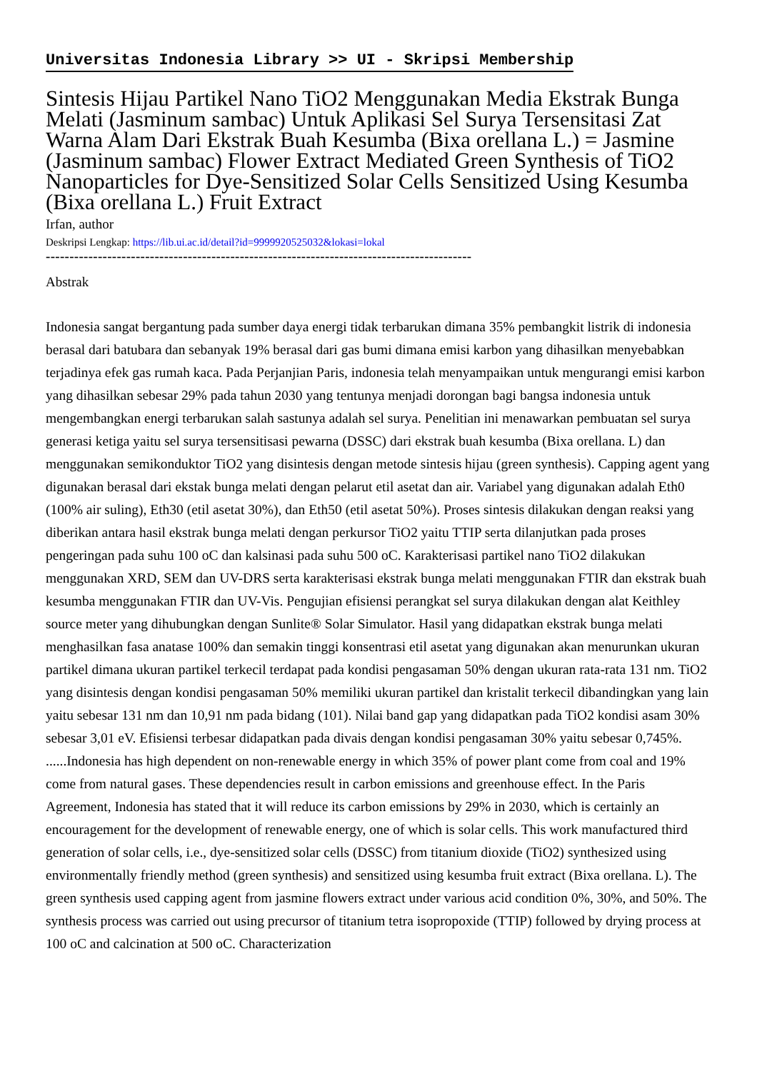Universitas Indonesia Library >> UI - Skripsi Membership
Sintesis Hijau Partikel Nano TiO2 Menggunakan Media Ekstrak Bunga Melati (Jasminum sambac) Untuk Aplikasi Sel Surya Tersensitasi Zat Warna Alam Dari Ekstrak Buah Kesumba (Bixa orellana L.) = Jasmine (Jasminum sambac) Flower Extract Mediated Green Synthesis of TiO2 Nanoparticles for Dye-Sensitized Solar Cells Sensitized Using Kesumba (Bixa orellana L.) Fruit Extract
Irfan, author
Deskripsi Lengkap: https://lib.ui.ac.id/detail?id=9999920525032&lokasi=lokal
------------------------------------------------------------------------------------------
Abstrak
Indonesia sangat bergantung pada sumber daya energi tidak terbarukan dimana 35% pembangkit listrik di indonesia berasal dari batubara dan sebanyak 19% berasal dari gas bumi dimana emisi karbon yang dihasilkan menyebabkan terjadinya efek gas rumah kaca. Pada Perjanjian Paris, indonesia telah menyampaikan untuk mengurangi emisi karbon yang dihasilkan sebesar 29% pada tahun 2030 yang tentunya menjadi dorongan bagi bangsa indonesia untuk mengembangkan energi terbarukan salah sastunya adalah sel surya. Penelitian ini menawarkan pembuatan sel surya generasi ketiga yaitu sel surya tersensitisasi pewarna (DSSC) dari ekstrak buah kesumba (Bixa orellana. L) dan menggunakan semikonduktor TiO2 yang disintesis dengan metode sintesis hijau (green synthesis). Capping agent yang digunakan berasal dari ekstak bunga melati dengan pelarut etil asetat dan air. Variabel yang digunakan adalah Eth0 (100% air suling), Eth30 (etil asetat 30%), dan Eth50 (etil asetat 50%). Proses sintesis dilakukan dengan reaksi yang diberikan antara hasil ekstrak bunga melati dengan perkursor TiO2 yaitu TTIP serta dilanjutkan pada proses pengeringan pada suhu 100 oC dan kalsinasi pada suhu 500 oC. Karakterisasi partikel nano TiO2 dilakukan menggunakan XRD, SEM dan UV-DRS serta karakterisasi ekstrak bunga melati menggunakan FTIR dan ekstrak buah kesumba menggunakan FTIR dan UV-Vis. Pengujian efisiensi perangkat sel surya dilakukan dengan alat Keithley source meter yang dihubungkan dengan Sunlite® Solar Simulator. Hasil yang didapatkan ekstrak bunga melati menghasilkan fasa anatase 100% dan semakin tinggi konsentrasi etil asetat yang digunakan akan menurunkan ukuran partikel dimana ukuran partikel terkecil terdapat pada kondisi pengasaman 50% dengan ukuran rata-rata 131 nm. TiO2 yang disintesis dengan kondisi pengasaman 50% memiliki ukuran partikel dan kristalit terkecil dibandingkan yang lain yaitu sebesar 131 nm dan 10,91 nm pada bidang (101). Nilai band gap yang didapatkan pada TiO2 kondisi asam 30% sebesar 3,01 eV. Efisiensi terbesar didapatkan pada divais dengan kondisi pengasaman 30% yaitu sebesar 0,745%.
......Indonesia has high dependent on non-renewable energy in which 35% of power plant come from coal and 19% come from natural gases. These dependencies result in carbon emissions and greenhouse effect. In the Paris Agreement, Indonesia has stated that it will reduce its carbon emissions by 29% in 2030, which is certainly an encouragement for the development of renewable energy, one of which is solar cells. This work manufactured third generation of solar cells, i.e., dye-sensitized solar cells (DSSC) from titanium dioxide (TiO2) synthesized using environmentally friendly method (green synthesis) and sensitized using kesumba fruit extract (Bixa orellana. L). The green synthesis used capping agent from jasmine flowers extract under various acid condition 0%, 30%, and 50%. The synthesis process was carried out using precursor of titanium tetra isopropoxide (TTIP) followed by drying process at 100 oC and calcination at 500 oC. Characterization